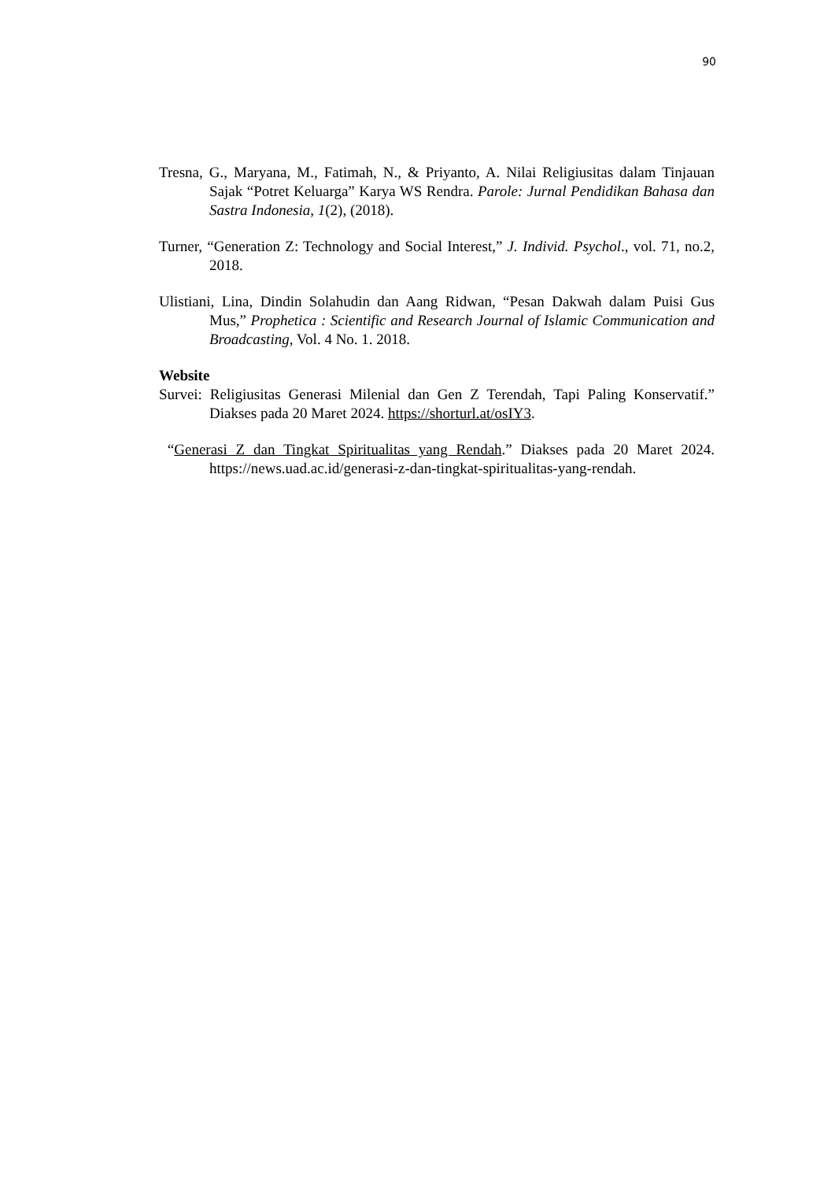90
Tresna, G., Maryana, M., Fatimah, N., & Priyanto, A. Nilai Religiusitas dalam Tinjauan Sajak “Potret Keluarga” Karya WS Rendra. Parole: Jurnal Pendidikan Bahasa dan Sastra Indonesia, 1(2), (2018).
Turner, “Generation Z: Technology and Social Interest,” J. Individ. Psychol., vol. 71, no.2, 2018.
Ulistiani, Lina, Dindin Solahudin dan Aang Ridwan, “Pesan Dakwah dalam Puisi Gus Mus,” Prophetica : Scientific and Research Journal of Islamic Communication and Broadcasting, Vol. 4 No. 1. 2018.
Website
Survei: Religiusitas Generasi Milenial dan Gen Z Terendah, Tapi Paling Konservatif.” Diakses pada 20 Maret 2024. https://shorturl.at/osIY3.
“Generasi Z dan Tingkat Spiritualitas yang Rendah.” Diakses pada 20 Maret 2024. https://news.uad.ac.id/generasi-z-dan-tingkat-spiritualitas-yang-rendah.